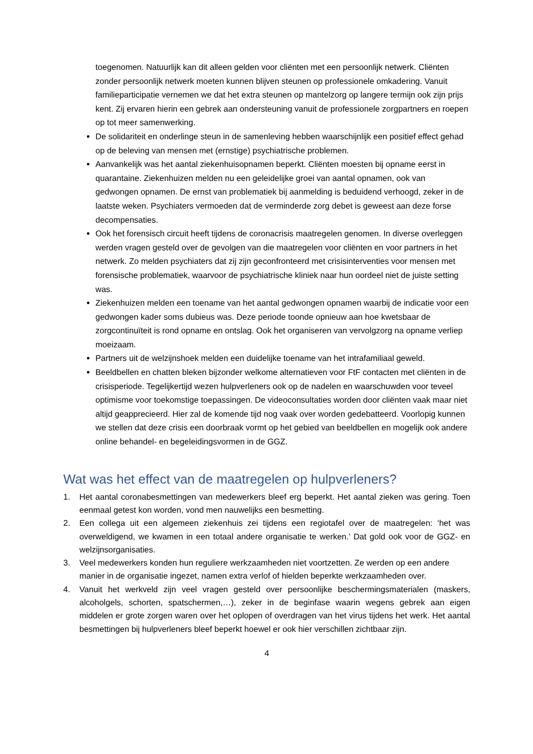toegenomen. Natuurlijk kan dit alleen gelden voor cliënten met een persoonlijk netwerk. Cliënten zonder persoonlijk netwerk moeten kunnen blijven steunen op professionele omkadering. Vanuit familieparticipatie vernemen we dat het extra steunen op mantelzorg op langere termijn ook zijn prijs kent. Zij ervaren hierin een gebrek aan ondersteuning vanuit de professionele zorgpartners en roepen op tot meer samenwerking.
De solidariteit en onderlinge steun in de samenleving hebben waarschijnlijk een positief effect gehad op de beleving van mensen met (ernstige) psychiatrische problemen.
Aanvankelijk was het aantal ziekenhuisopnamen beperkt. Cliënten moesten bij opname eerst in quarantaine. Ziekenhuizen melden nu een geleidelijke groei van aantal opnamen, ook van gedwongen opnamen. De ernst van problematiek bij aanmelding is beduidend verhoogd, zeker in de laatste weken. Psychiaters vermoeden dat de verminderde zorg debet is geweest aan deze forse decompensaties.
Ook het forensisch circuit heeft tijdens de coronacrisis maatregelen genomen. In diverse overleggen werden vragen gesteld over de gevolgen van die maatregelen voor cliënten en voor partners in het netwerk. Zo melden psychiaters dat zij zijn geconfronteerd met crisisinterventies voor mensen met forensische problematiek, waarvoor de psychiatrische kliniek naar hun oordeel niet de juiste setting was.
Ziekenhuizen melden een toename van het aantal gedwongen opnamen waarbij de indicatie voor een gedwongen kader soms dubieus was. Deze periode toonde opnieuw aan hoe kwetsbaar de zorgcontinuïteit is rond opname en ontslag. Ook het organiseren van vervolgzorg na opname verliep moeizaam.
Partners uit de welzijnshoek melden een duidelijke toename van het intrafamiliaal geweld.
Beeldbellen en chatten bleken bijzonder welkome alternatieven voor FtF contacten met cliënten in de crisisperiode. Tegelijkertijd wezen hulpverleners ook op de nadelen en waarschuwden voor teveel optimisme voor toekomstige toepassingen. De videoconsultaties worden door cliënten vaak maar niet altijd geapprecieerd. Hier zal de komende tijd nog vaak over worden gedebatteerd. Voorlopig kunnen we stellen dat deze crisis een doorbraak vormt op het gebied van beeldbellen en mogelijk ook andere online behandel- en begeleidingsvormen in de GGZ.
Wat was het effect van de maatregelen op hulpverleners?
1. Het aantal coronabesmettingen van medewerkers bleef erg beperkt. Het aantal zieken was gering. Toen eenmaal getest kon worden, vond men nauwelijks een besmetting.
2. Een collega uit een algemeen ziekenhuis zei tijdens een regiotafel over de maatregelen: ‘het was overweldigend, we kwamen in een totaal andere organisatie te werken.’ Dat gold ook voor de GGZ- en welzijnsorganisaties.
3. Veel medewerkers konden hun reguliere werkzaamheden niet voortzetten. Ze werden op een andere manier in de organisatie ingezet, namen extra verlof of hielden beperkte werkzaamheden over.
4. Vanuit het werkveld zijn veel vragen gesteld over persoonlijke beschermingsmaterialen (maskers, alcoholgels, schorten, spatschermen,…), zeker in de beginfase waarin wegens gebrek aan eigen middelen er grote zorgen waren over het oplopen of overdragen van het virus tijdens het werk. Het aantal besmettingen bij hulpverleners bleef beperkt hoewel er ook hier verschillen zichtbaar zijn.
4